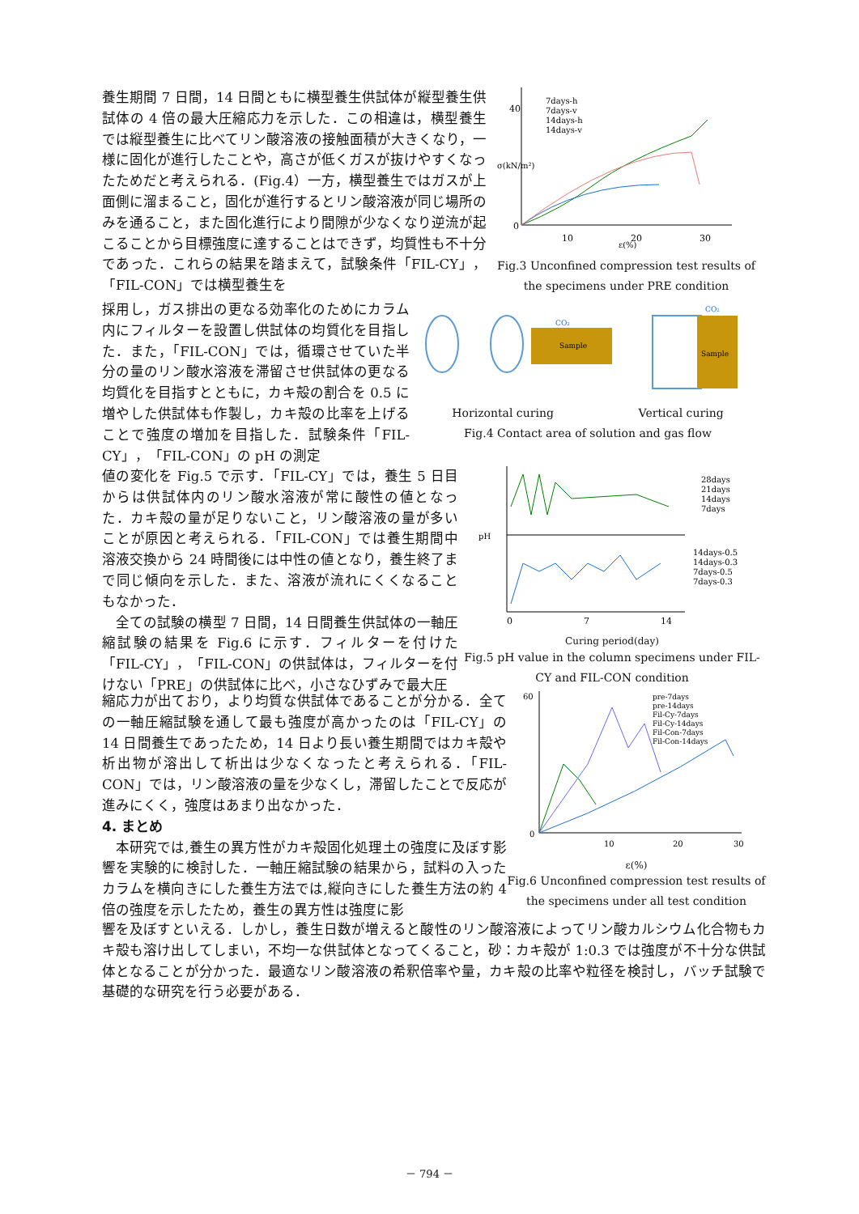養生期間 7 日間，14 日間ともに横型養生供試体が縦型養生供試体の 4 倍の最大圧縮応力を示した．この相違は，横型養生では縦型養生に比べてリン酸溶液の接触面積が大きくなり，一様に固化が進行したことや，高さが低くガスが抜けやすくなったためだと考えられる．(Fig.4）一方，横型養生ではガスが上面側に溜まること，固化が進行するとリン酸溶液が同じ場所のみを通ること，また固化進行により間隙が少なくなり逆流が起こることから目標強度に達することはできず，均質性も不十分であった．これらの結果を踏まえて，試験条件「FIL-CY」，「FIL-CON」では横型養生を
0
40
10
20
30
7days-h
7days-v
14days-h
14days-v
ε(%)
σ(kN/m²)
Fig.3 Unconfined compression test results of the specimens under PRE condition
採用し，ガス排出の更なる効率化のためにカラム内にフィルターを設置し供試体の均質化を目指した．また，「FIL-CON」では，循環させていた半分の量のリン酸水溶液を滞留させ供試体の更なる均質化を目指すとともに，カキ殻の割合を 0.5 に増やした供試体も作製し，カキ殻の比率を上げることで強度の増加を目指した．試験条件「FIL-CY」，「FIL-CON」の pH の測定
Sample
CO₂
Sample
CO₂
Horizontal curing Vertical curing
Fig.4 Contact area of solution and gas flow
値の変化を Fig.5 で示す．「FIL-CY」では，養生 5 日目からは供試体内のリン酸水溶液が常に酸性の値となった．カキ殻の量が足りないこと，リン酸溶液の量が多いことが原因と考えられる．「FIL-CON」では養生期間中溶液交換から 24 時間後には中性の値となり，養生終了まで同じ傾向を示した．また、溶液が流れにくくなることもなかった．
　全ての試験の横型 7 日間，14 日間養生供試体の一軸圧縮試験の結果を Fig.6 に示す．フィルターを付けた「FIL-CY」，「FIL-CON」の供試体は，フィルターを付けない「PRE」の供試体に比べ，小さなひずみで最大圧
28days
21days
14days
7days
14days-0.5
14days-0.3
7days-0.5
7days-0.3
pH
0
7
14
Curing period(day)
Fig.5 pH value in the column specimens under FIL-CY and FIL-CON condition
縮応力が出ており，より均質な供試体であることが分かる．全ての一軸圧縮試験を通して最も強度が高かったのは「FIL-CY」の 14 日間養生であったため，14 日より長い養生期間ではカキ殻や析出物が溶出して析出は少なくなったと考えられる．「FIL-CON」では，リン酸溶液の量を少なくし，滞留したことで反応が進みにくく，強度はあまり出なかった．
4. まとめ
　本研究では,養生の異方性がカキ殻固化処理土の強度に及ぼす影響を実験的に検討した．一軸圧縮試験の結果から，試料の入ったカラムを横向きにした養生方法では,縦向きにした養生方法の約 4 倍の強度を示したため，養生の異方性は強度に影
pre-7days
pre-14days
Fil-Cy-7days
Fil-Cy-14days
Fil-Con-7days
Fil-Con-14days
60
0
10
20
30
ε(%)
Fig.6 Unconfined compression test results of the specimens under all test condition
響を及ぼすといえる．しかし，養生日数が増えると酸性のリン酸溶液によってリン酸カルシウム化合物もカキ殻も溶け出してしまい，不均一な供試体となってくること，砂：カキ殻が 1:0.3 では強度が不十分な供試体となることが分かった．最適なリン酸溶液の希釈倍率や量，カキ殻の比率や粒径を検討し，バッチ試験で基礎的な研究を行う必要がある．
－ 794 －